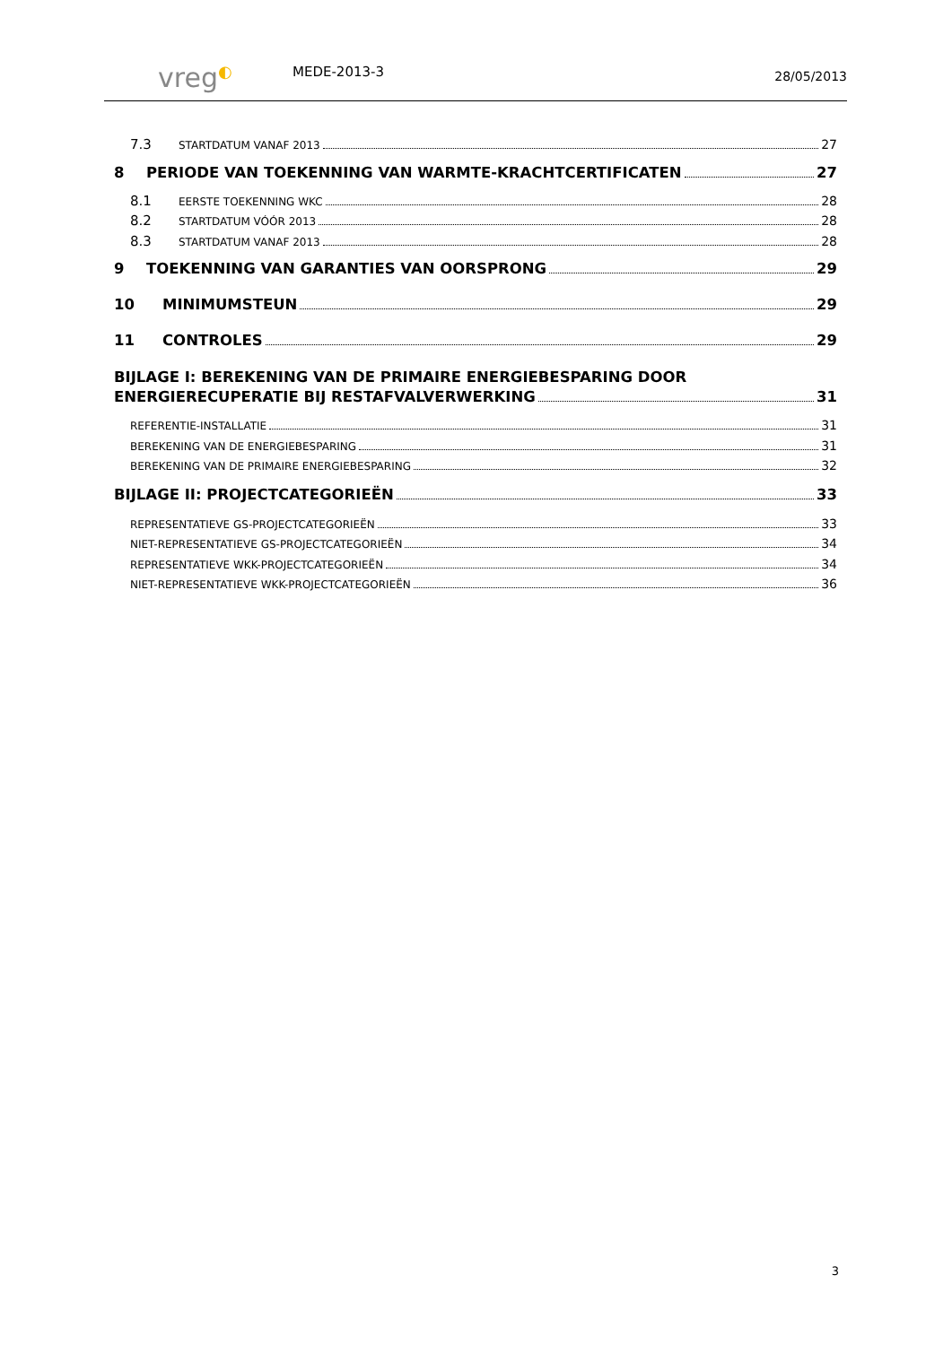vreg◐
MEDE-2013-3
28/05/2013
7.3 STARTDATUM VANAF 2013 27
8 PERIODE VAN TOEKENNING VAN WARMTE-KRACHTCERTIFICATEN 27
8.1 EERSTE TOEKENNING WKC 28
8.2 STARTDATUM VÓÓR 2013 28
8.3 STARTDATUM VANAF 2013 28
9 TOEKENNING VAN GARANTIES VAN OORSPRONG 29
10 MINIMUMSTEUN 29
11 CONTROLES 29
BIJLAGE I: BEREKENING VAN DE PRIMAIRE ENERGIEBESPARING DOOR
ENERGIERECUPERATIE BIJ RESTAFVALVERWERKING 31
REFERENTIE-INSTALLATIE 31
BEREKENING VAN DE ENERGIEBESPARING 31
BEREKENING VAN DE PRIMAIRE ENERGIEBESPARING 32
BIJLAGE II: PROJECTCATEGORIEËN 33
REPRESENTATIEVE GS-PROJECTCATEGORIEËN 33
NIET-REPRESENTATIEVE GS-PROJECTCATEGORIEËN 34
REPRESENTATIEVE WKK-PROJECTCATEGORIEËN 34
NIET-REPRESENTATIEVE WKK-PROJECTCATEGORIEËN 36
3